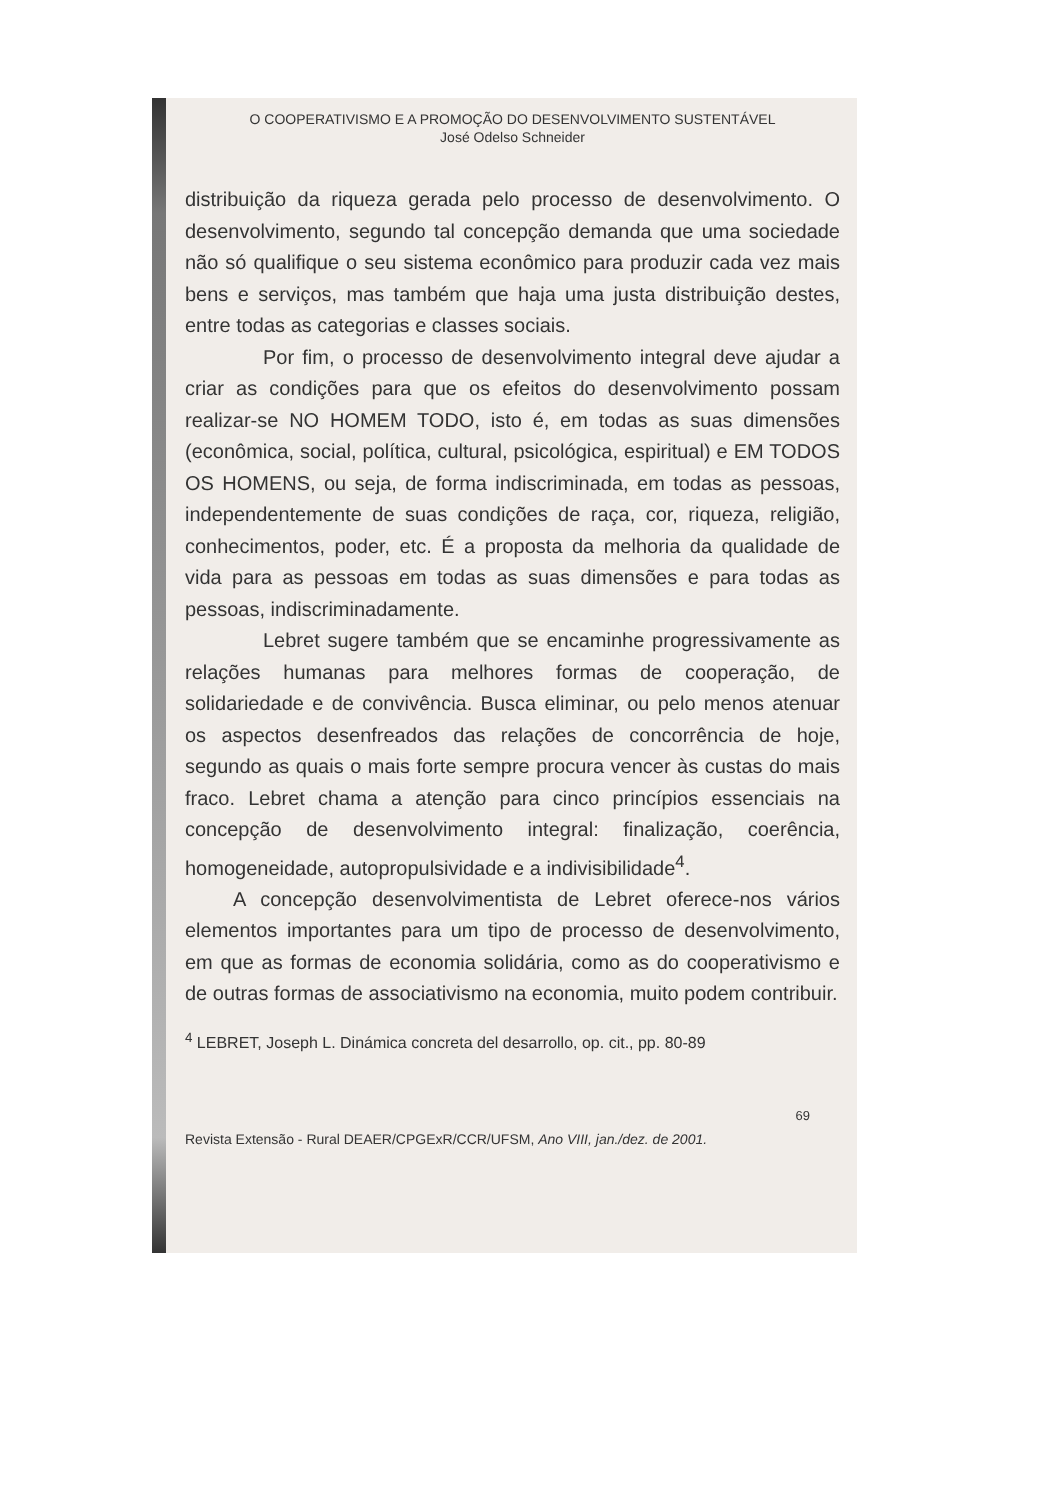O COOPERATIVISMO E A PROMOÇÃO DO DESENVOLVIMENTO SUSTENTÁVEL
José Odelso Schneider
distribuição da riqueza gerada pelo processo de desenvolvimento. O desenvolvimento, segundo tal concepção demanda que uma sociedade não só qualifique o seu sistema econômico para produzir cada vez mais bens e serviços, mas também que haja uma justa distribuição destes, entre todas as categorias e classes sociais.
Por fim, o processo de desenvolvimento integral deve ajudar a criar as condições para que os efeitos do desenvolvimento possam realizar-se NO HOMEM TODO, isto é, em todas as suas dimensões (econômica, social, política, cultural, psicológica, espiritual) e EM TODOS OS HOMENS, ou seja, de forma indiscriminada, em todas as pessoas, independentemente de suas condições de raça, cor, riqueza, religião, conhecimentos, poder, etc. É a proposta da melhoria da qualidade de vida para as pessoas em todas as suas dimensões e para todas as pessoas, indiscriminadamente.
Lebret sugere também que se encaminhe progressivamente as relações humanas para melhores formas de cooperação, de solidariedade e de convivência. Busca eliminar, ou pelo menos atenuar os aspectos desenfreados das relações de concorrência de hoje, segundo as quais o mais forte sempre procura vencer às custas do mais fraco. Lebret chama a atenção para cinco princípios essenciais na concepção de desenvolvimento integral: finalização, coerência, homogeneidade, autopropulsividade e a indivisibilidade<sup>4</sup>.
A concepção desenvolvimentista de Lebret oferece-nos vários elementos importantes para um tipo de processo de desenvolvimento, em que as formas de economia solidária, como as do cooperativismo e de outras formas de associativismo na economia, muito podem contribuir.
<sup>4</sup> LEBRET, Joseph L. Dinámica concreta del desarrollo, op. cit., pp. 80-89
69
Revista Extensão - Rural DEAER/CPGExR/CCR/UFSM, Ano VIII, jan./dez. de 2001.